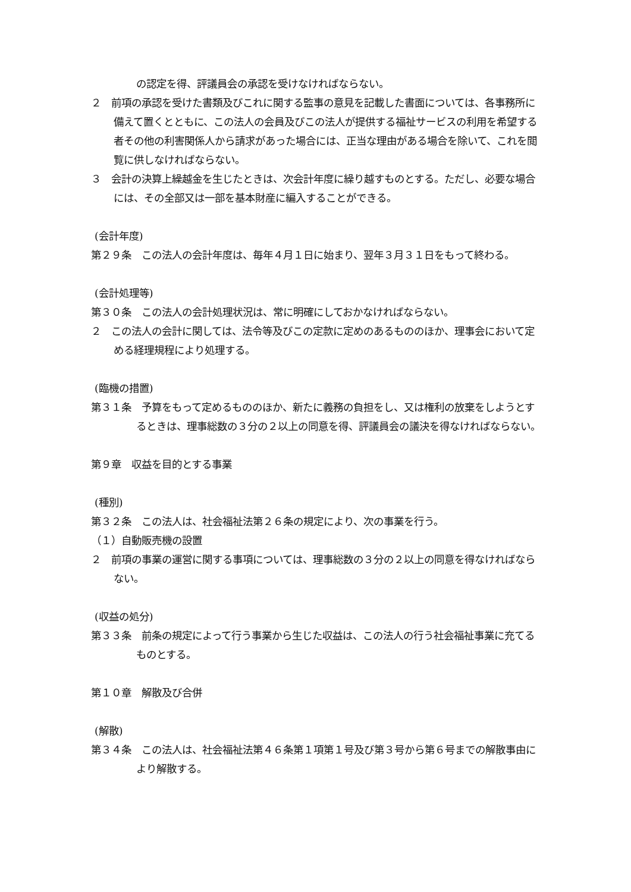の認定を得、評議員会の承認を受けなければならない。
２　前項の承認を受けた書類及びこれに関する監事の意見を記載した書面については、各事務所に備えて置くとともに、この法人の会員及びこの法人が提供する福祉サービスの利用を希望する者その他の利害関係人から請求があった場合には、正当な理由がある場合を除いて、これを閲覧に供しなければならない。
３　会計の決算上繰越金を生じたときは、次会計年度に繰り越すものとする。ただし、必要な場合には、その全部又は一部を基本財産に編入することができる。
(会計年度)
第２９条　この法人の会計年度は、毎年４月１日に始まり、翌年３月３１日をもって終わる。
(会計処理等)
第３０条　この法人の会計処理状況は、常に明確にしておかなければならない。
２　この法人の会計に関しては、法令等及びこの定款に定めのあるもののほか、理事会において定める経理規程により処理する。
(臨機の措置)
第３１条　予算をもって定めるもののほか、新たに義務の負担をし、又は権利の放棄をしようとするときは、理事総数の３分の２以上の同意を得、評議員会の議決を得なければならない。
第９章　収益を目的とする事業
(種別)
第３２条　この法人は、社会福祉法第２６条の規定により、次の事業を行う。
（１）自動販売機の設置
２　前項の事業の運営に関する事項については、理事総数の３分の２以上の同意を得なければならない。
(収益の処分)
第３３条　前条の規定によって行う事業から生じた収益は、この法人の行う社会福祉事業に充てるものとする。
第１０章　解散及び合併
(解散)
第３４条　この法人は、社会福祉法第４６条第１項第１号及び第３号から第６号までの解散事由により解散する。